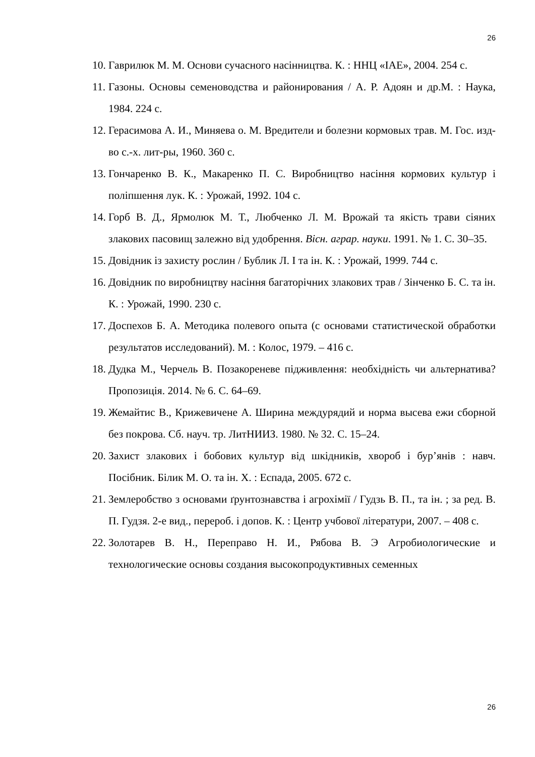26
10. Гаврилюк М. М. Основи сучасного насінництва. К. : ННЦ «ІАЕ», 2004. 254 с.
11. Газоны. Основы семеноводства и районирования / А. Р. Адоян и др.М. : Наука, 1984. 224 с.
12. Герасимова А. И., Миняева о. М. Вредители и болезни кормовых трав. М. Гос. изд-во с.-х. лит-ры, 1960. 360 с.
13. Гончаренко В. К., Макаренко П. С. Виробництво насіння кормових культур і поліпшення лук. К. : Урожай, 1992. 104 с.
14. Горб В. Д., Ярмолюк М. Т., Любченко Л. М. Врожай та якість трави сіяних злакових пасовищ залежно від удобрення. Вісн. аграр. науки. 1991. № 1. С. 30–35.
15. Довідник із захисту рослин / Бублик Л. І та ін. К. : Урожай, 1999. 744 с.
16. Довідник по виробництву насіння багаторічних злакових трав / Зінченко Б. С. та ін. К. : Урожай, 1990. 230 с.
17. Доспехов Б. А. Методика полевого опыта (с основами статистической обработки результатов исследований). М. : Колос, 1979. – 416 с.
18. Дудка М., Черчель В. Позакореневе підживлення: необхідність чи альтернатива? Пропозиція. 2014. № 6. С. 64–69.
19. Жемайтис В., Крижевичене А. Ширина междурядий и норма высева ежи сборной без покрова. Сб. науч. тр. ЛитНИИЗ. 1980. № 32. С. 15–24.
20. Захист злакових і бобових культур від шкідників, хвороб і бур’янів : навч. Посібник. Білик М. О. та ін. Х. : Еспада, 2005. 672 с.
21. Землеробство з основами ґрунтознавства і агрохімії / Гудзь В. П., та ін. ; за ред. В. П. Гудзя. 2-е вид., перероб. і допов. К. : Центр учбової літератури, 2007. – 408 с.
22. Золотарев В. Н., Переправо Н. И., Рябова В. Э Агробиологические и технологические основы создания высокопродуктивных семенных
26